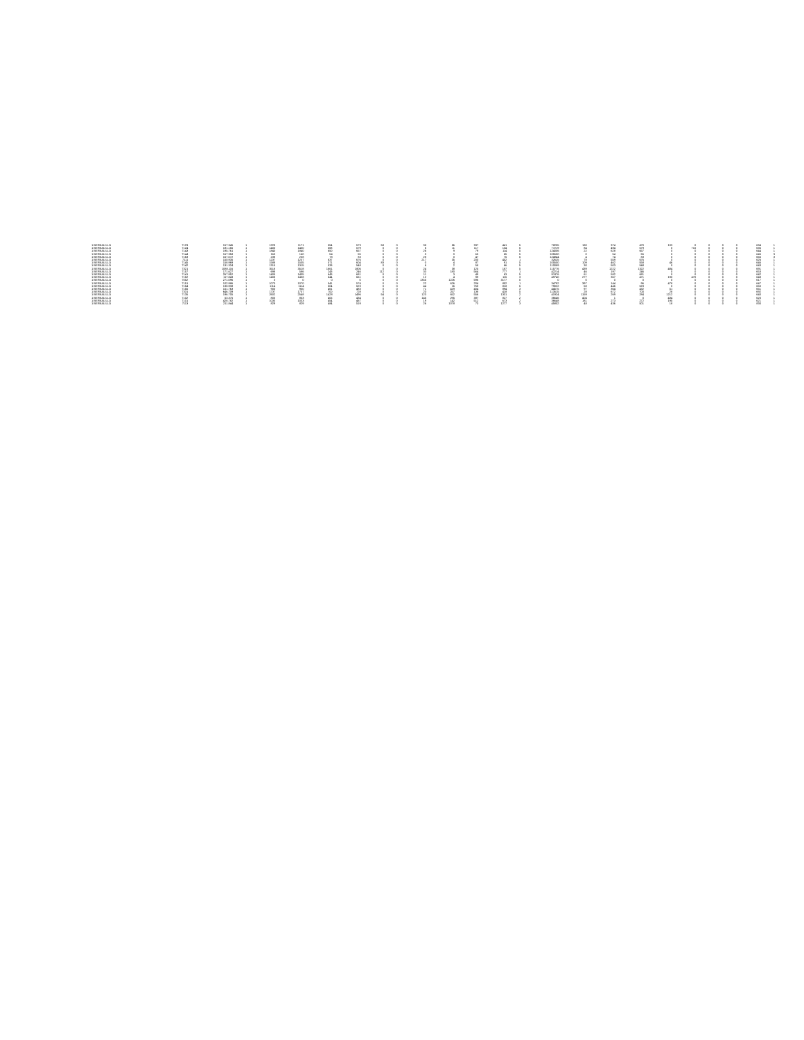| 1 BERNALILLO | 7123 | 157.345 | 1 | 1229 | 1171 | 554 | 573 | 58 | 0 | 38 | 86 | 337 | 441 | 5 | 78205 | 180 | 374 | 470 | 103 | 0 | 0 | 0 | 0 | 634 | 1 |
| 1 BERNALILLO | 7124 | 181.155 | 1 | 1400 | 1400 | 568 | 579 | 0 | 0 | 6 | 11 | 117 | 134 | 5 | 77219 | 84 | 494 | 579 | 0 | 710 | 0 | 0 | 0 | 635 | 1 |
| 1 BERNALILLO | 7143 | 195.761 | 1 | 1840 | 1840 | 650 | 657 | 0 | 0 | 26 | 9 | 79 | 114 | 5 | 124006 | 22 | 628 | 657 | 0 | 0 | 0 | 0 | 0 | 644 | 1 |
| 1 BERNALILLO | 7144 | 167.358 | 1 | 160 | 160 | 54 | 55 | 0 | 0 | 0 | 0 | 65 | 65 | 5 | 105500 | 0 | 54 | 55 | 0 | 0 | 0 | 0 | 0 | 645 | 3 |
| 1 BERNALILLO | 7163 | 167.072 | 1 | 238 | 238 | 78 | 83 | 0 | 0 | 28 | 0 | 47 | 75 | 5 | 124844 | 4 | 74 | 83 | 0 | 0 | 0 | 0 | 0 | 656 | 3 |
| 1 BERNALILLO | 7111 | 150.935 | 1 | 1237 | 1237 | 637 | 676 | 0 | 0 | 217 | 35 | 200 | 452 | 1 | 32625 | 78 | 559 | 676 | 0 | 0 | 0 | 0 | 0 | 626 | 1 |
| 1 BERNALILLO | 7145 | 158.969 | 1 | 1588 | 1505 | 571 | 604 | 83 | 0 | 0 | 4 | 87 | 91 | 5 | 105500 | 109 | 462 | 558 | 46 | 0 | 0 | 0 | 0 | 646 | 1 |
| 1 BERNALILLO | 7142 | 131.324 | 1 | 1315 | 1315 | 533 | 548 | 0 | 0 | 6 | 2 | 58 | 66 | 5 | 110089 | 30 | 503 | 548 | 0 | 0 | 0 | 0 | 0 | 643 | 1 |
| 1 BERNALILLO | 7321 | 1088.116 | 1 | 3518 | 3518 | 1661 | 1806 | 0 | 0 | 24 | 38 | 125 | 187 | 5 | 115776 | 439 | 1222 | 1322 | 484 | 0 | 0 | 0 | 0 | 691 | 1 |
| 1 BERNALILLO | 7157 | 171.627 | 1 | 698 | 586 | 243 | 246 | 112 | 0 | 33 | 180 | 564 | 777 | 1 | 42214 | 46 | 197 | 246 | 0 | 0 | 0 | 0 | 0 | 653 | 1 |
| 1 BERNALILLO | 7141 | 267.952 | 1 | 1405 | 1405 | 643 | 681 | 0 | 0 | 11 | 3 | 49 | 63 | 5 | 97476 | 61 | 582 | 681 | 0 | 0 | 0 | 0 | 0 | 642 | 1 |
| 1 BERNALILLO | 7152 | 117.843 | 1 | 1408 | 1408 | 644 | 661 | 0 | 0 | 12 | 4 | 99 | 115 | 3 | 49740 | 277 | 367 | 471 | 190 | 470 | 0 | 0 | 0 | 648 | 1 |
| 1 BERNALILLO | 7052 | 271.096 | 1 | 0 | 0 | 0 | 0 | 0 | 0 | 1355 | 1226 | 596 | 3177 | 0 | 0 | 0 | 0 | 0 | 0 | 0 | 0 | 0 | 0 | 617 | 1 |
| 1 BERNALILLO | 7151 | 102.986 | 1 | 1070 | 1070 | 541 | 574 | 0 | 0 | 22 | 626 | 204 | 852 | 1 | 34792 | 397 | 144 | 96 | 478 | 0 | 0 | 0 | 0 | 647 | 1 |
| 1 BERNALILLO | 7154 | 138.938 | 1 | 1114 | 1114 | 504 | 523 | 0 | 0 | 44 | 16 | 758 | 818 | 5 | 79022 | 58 | 446 | 523 | 0 | 0 | 0 | 0 | 0 | 650 | 1 |
| 1 BERNALILLO | 7155 | 151.763 | 1 | 900 | 900 | 461 | 483 | 0 | 0 | 71 | 419 | 404 | 894 | 3 | 44575 | 97 | 364 | 432 | 51 | 0 | 0 | 0 | 0 | 651 | 1 |
| 1 BERNALILLO | 7331 | 646.709 | 1 | 1737 | 1737 | 700 | 728 | 0 | 0 | 23 | 257 | 138 | 418 | 5 | 113515 | 28 | 672 | 700 | 28 | 0 | 0 | 0 | 0 | 692 | 1 |
| 1 BERNALILLO | 7135 | 196.705 | 1 | 2602 | 2548 | 1428 | 1496 | 54 | 0 | 123 | 652 | 556 | 1331 | 2 | 41924 | 1159 | 269 | 284 | 1212 | 0 | 0 | 0 | 0 | 640 | 1 |
| 1 BERNALILLO | 7102 | 53.375 | 1 | 803 | 803 | 405 | 434 | 0 | 0 | 145 | 295 | 387 | 827 | 2 | 36646 | 404 | 1 | 0 | 434 | 0 | 0 | 0 | 0 | 620 | 1 |
| 1 BERNALILLO | 7101 | 428.782 | 1 | 1033 | 1033 | 454 | 467 | 0 | 0 | 19 | 142 | 512 | 673 | 2 | 36648 | 181 | 273 | 272 | 195 | 0 | 0 | 0 | 0 | 621 | 1 |
| 1 BERNALILLO | 7113 | 211.844 | 1 | 829 | 829 | 484 | 519 | 0 | 0 | 26 | 1078 | 73 | 1277 | 3 | 45802 | 48 | 436 | 501 | 18 | 0 | 0 | 0 | 0 | 830 | 1 |